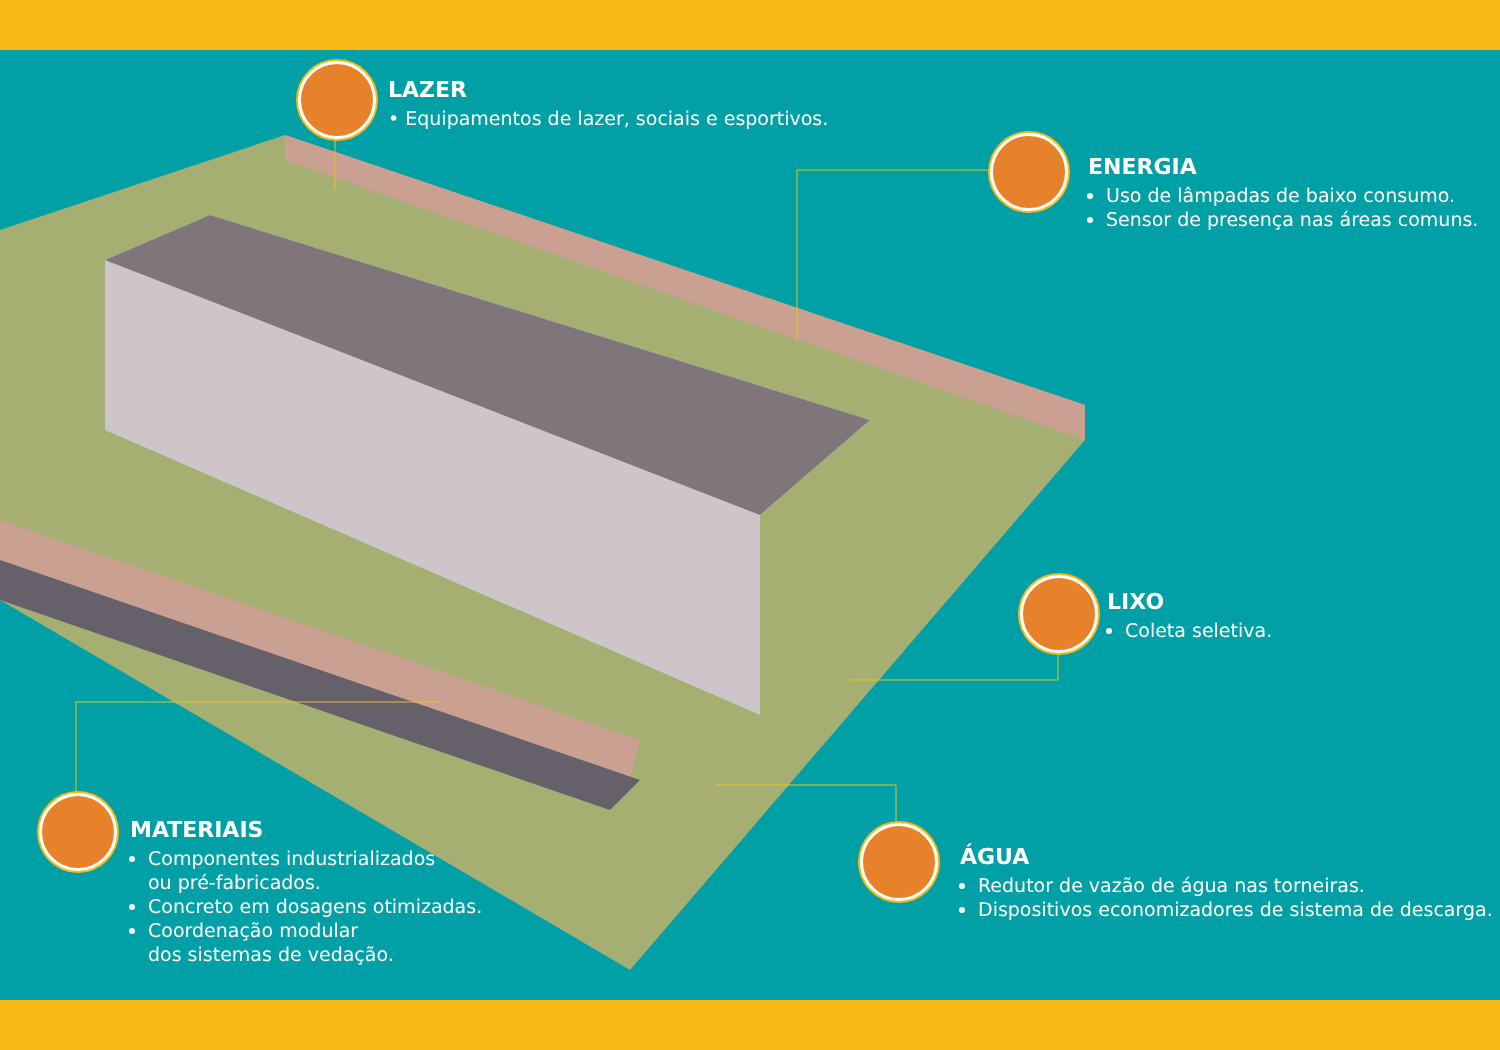LAZER
• Equipamentos de lazer, sociais e esportivos.
ENERGIA
Uso de lâmpadas de baixo consumo.
Sensor de presença nas áreas comuns.
LIXO
Coleta seletiva.
ÁGUA
Redutor de vazão de água nas torneiras.
Dispositivos economizadores de sistema de descarga.
MATERIAIS
Componentes industrializados
ou pré-fabricados.
Concreto em dosagens otimizadas.
Coordenação modular
dos sistemas de vedação.